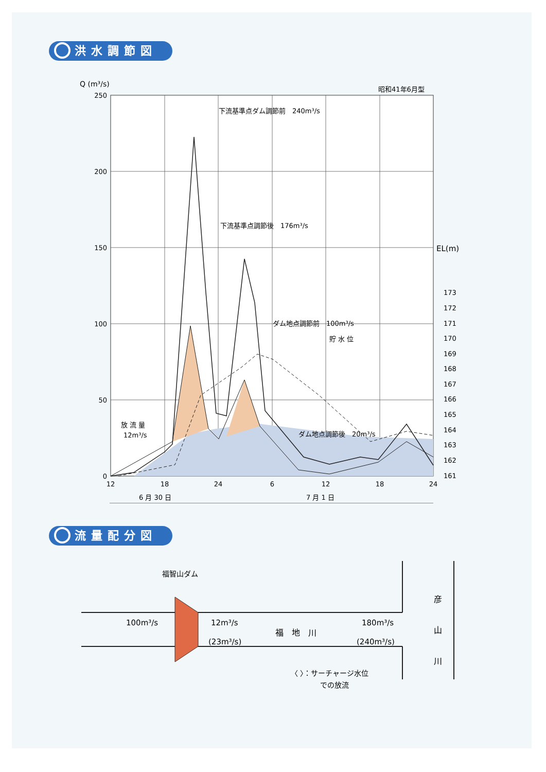洪水調節図
Q (m³/s)
昭和41年6月型
下流基準点ダム調節前　240m³/s
下流基準点調節後　176m³/s
ダム地点調節前　100m³/s
貯 水 位
ダム地点調節後　20m³/s
放 流 量
12m³/s
250
200
150
100
50
0
EL(m)
173
172
171
170
169
168
167
166
165
164
163
162
161
12
18
24
6
12
18
24
6 月 30 日
7 月 1 日
流量配分図
福智山ダム
100m³/s
12m³/s
(23m³/s)
福　地　川
180m³/s
(240m³/s)
彦
山
川
〈 〉：サーチャージ水位
での放流